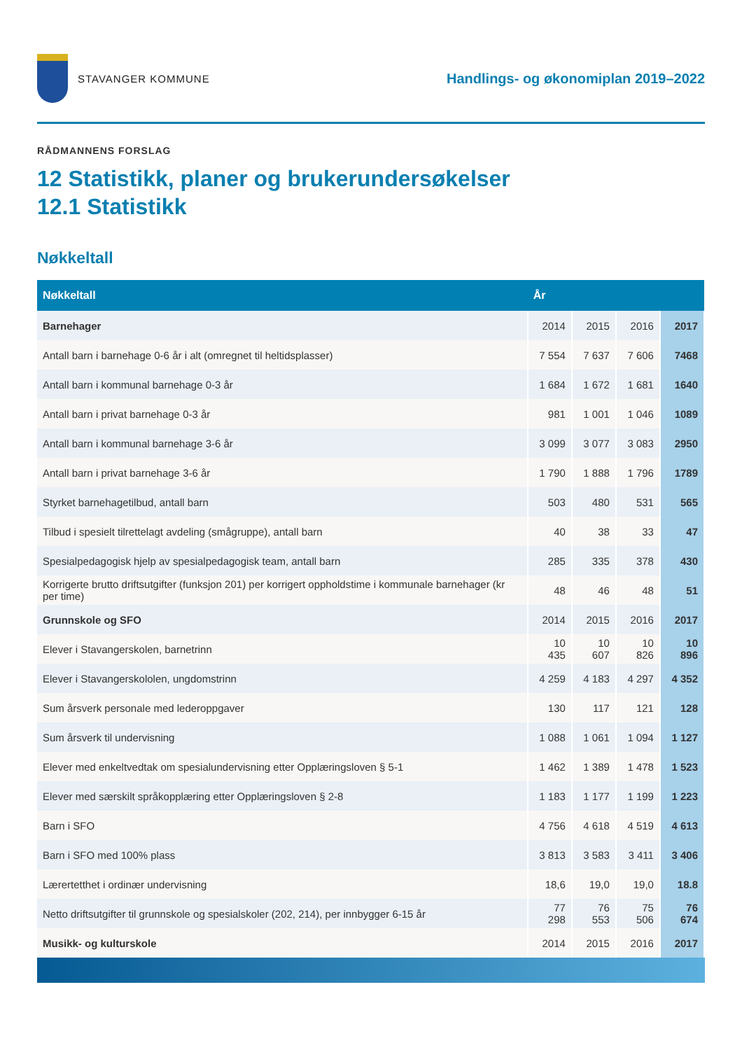STAVANGER KOMMUNE
Handlings- og økonomiplan 2019–2022
RÅDMANNENS FORSLAG
12 Statistikk, planer og brukerundersøkelser
12.1 Statistikk
Nøkkeltall
| Nøkkeltall | År | | | |
| --- | --- | --- | --- | --- |
| Barnehager | 2014 | 2015 | 2016 | 2017 |
| Antall barn i barnehage 0-6 år i alt (omregnet til heltidsplasser) | 7 554 | 7 637 | 7 606 | 7468 |
| Antall barn i kommunal barnehage 0-3 år | 1 684 | 1 672 | 1 681 | 1640 |
| Antall barn i privat barnehage 0-3 år | 981 | 1 001 | 1 046 | 1089 |
| Antall barn i kommunal barnehage 3-6 år | 3 099 | 3 077 | 3 083 | 2950 |
| Antall barn i privat barnehage 3-6 år | 1 790 | 1 888 | 1 796 | 1789 |
| Styrket barnehagetilbud, antall barn | 503 | 480 | 531 | 565 |
| Tilbud i spesielt tilrettelagt avdeling (smågruppe), antall barn | 40 | 38 | 33 | 47 |
| Spesialpedagogisk hjelp av spesialpedagogisk team, antall barn | 285 | 335 | 378 | 430 |
| Korrigerte brutto driftsutgifter (funksjon 201) per korrigert oppholdstime i kommunale barnehager (kr per time) | 48 | 46 | 48 | 51 |
| Grunnskole og SFO | 2014 | 2015 | 2016 | 2017 |
| Elever i Stavangerskolen, barnetrinn | 10 435 | 10 607 | 10 826 | 10 896 |
| Elever i Stavangerskololen, ungdomstrinn | 4 259 | 4 183 | 4 297 | 4 352 |
| Sum årsverk personale med lederoppgaver | 130 | 117 | 121 | 128 |
| Sum årsverk til undervisning | 1 088 | 1 061 | 1 094 | 1 127 |
| Elever med enkeltvedtak om spesialundervisning etter Opplæringsloven § 5-1 | 1 462 | 1 389 | 1 478 | 1 523 |
| Elever med særskilt språkopplæring etter Opplæringsloven § 2-8 | 1 183 | 1 177 | 1 199 | 1 223 |
| Barn i SFO | 4 756 | 4 618 | 4 519 | 4 613 |
| Barn i SFO med 100% plass | 3 813 | 3 583 | 3 411 | 3 406 |
| Lærertetthet i ordinær undervisning | 18,6 | 19,0 | 19,0 | 18.8 |
| Netto driftsutgifter til grunnskole og spesialskoler (202, 214), per innbygger 6-15 år | 77 298 | 76 553 | 75 506 | 76 674 |
| Musikk- og kulturskole | 2014 | 2015 | 2016 | 2017 |